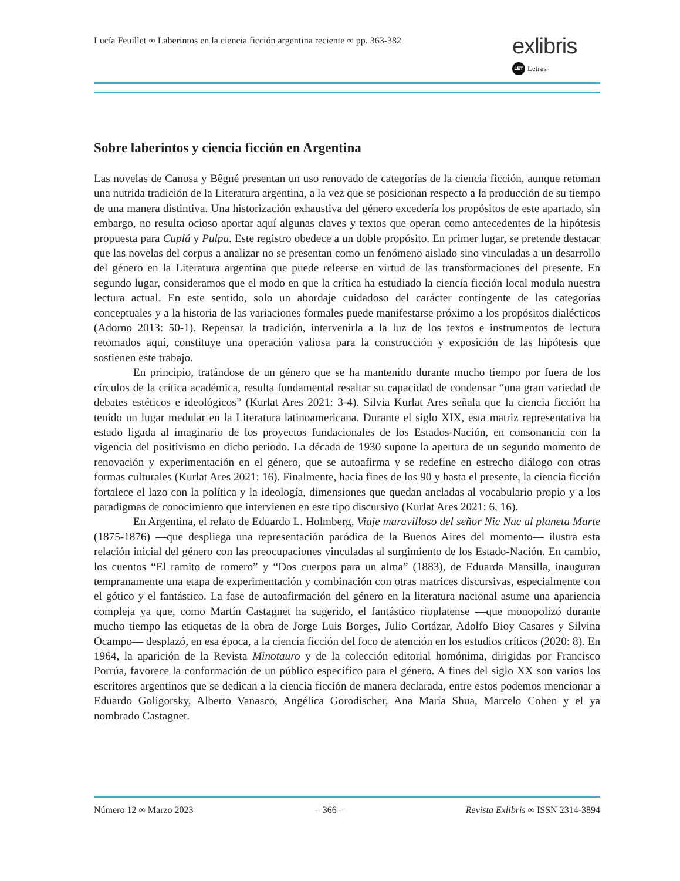Lucía Feuillet ∞ Laberintos en la ciencia ficción argentina reciente ∞ pp. 363-382
exlibris
LET Letras
Sobre laberintos y ciencia ficción en Argentina
Las novelas de Canosa y Bêgné presentan un uso renovado de categorías de la ciencia ficción, aunque retoman una nutrida tradición de la Literatura argentina, a la vez que se posicionan respecto a la producción de su tiempo de una manera distintiva. Una historización exhaustiva del género excedería los propósitos de este apartado, sin embargo, no resulta ocioso aportar aquí algunas claves y textos que operan como antecedentes de la hipótesis propuesta para Cuplá y Pulpa. Este registro obedece a un doble propósito. En primer lugar, se pretende destacar que las novelas del corpus a analizar no se presentan como un fenómeno aislado sino vinculadas a un desarrollo del género en la Literatura argentina que puede releerse en virtud de las transformaciones del presente. En segundo lugar, consideramos que el modo en que la crítica ha estudiado la ciencia ficción local modula nuestra lectura actual. En este sentido, solo un abordaje cuidadoso del carácter contingente de las categorías conceptuales y a la historia de las variaciones formales puede manifestarse próximo a los propósitos dialécticos (Adorno 2013: 50-1). Repensar la tradición, intervenirla a la luz de los textos e instrumentos de lectura retomados aquí, constituye una operación valiosa para la construcción y exposición de las hipótesis que sostienen este trabajo.
En principio, tratándose de un género que se ha mantenido durante mucho tiempo por fuera de los círculos de la crítica académica, resulta fundamental resaltar su capacidad de condensar “una gran variedad de debates estéticos e ideológicos” (Kurlat Ares 2021: 3-4). Silvia Kurlat Ares señala que la ciencia ficción ha tenido un lugar medular en la Literatura latinoamericana. Durante el siglo XIX, esta matriz representativa ha estado ligada al imaginario de los proyectos fundacionales de los Estados-Nación, en consonancia con la vigencia del positivismo en dicho periodo. La década de 1930 supone la apertura de un segundo momento de renovación y experimentación en el género, que se autoafirma y se redefine en estrecho diálogo con otras formas culturales (Kurlat Ares 2021: 16). Finalmente, hacia fines de los 90 y hasta el presente, la ciencia ficción fortalece el lazo con la política y la ideología, dimensiones que quedan ancladas al vocabulario propio y a los paradigmas de conocimiento que intervienen en este tipo discursivo (Kurlat Ares 2021: 6, 16).
En Argentina, el relato de Eduardo L. Holmberg, Viaje maravilloso del señor Nic Nac al planeta Marte (1875-1876) —que despliega una representación paródica de la Buenos Aires del momento— ilustra esta relación inicial del género con las preocupaciones vinculadas al surgimiento de los Estado-Nación. En cambio, los cuentos “El ramito de romero” y “Dos cuerpos para un alma” (1883), de Eduarda Mansilla, inauguran tempranamente una etapa de experimentación y combinación con otras matrices discursivas, especialmente con el gótico y el fantástico. La fase de autoafirmación del género en la literatura nacional asume una apariencia compleja ya que, como Martín Castagnet ha sugerido, el fantástico rioplatense —que monopolizó durante mucho tiempo las etiquetas de la obra de Jorge Luis Borges, Julio Cortázar, Adolfo Bioy Casares y Silvina Ocampo— desplazó, en esa época, a la ciencia ficción del foco de atención en los estudios críticos (2020: 8). En 1964, la aparición de la Revista Minotauro y de la colección editorial homónima, dirigidas por Francisco Porrúa, favorece la conformación de un público específico para el género. A fines del siglo XX son varios los escritores argentinos que se dedican a la ciencia ficción de manera declarada, entre estos podemos mencionar a Eduardo Goligorsky, Alberto Vanasco, Angélica Gorodischer, Ana María Shua, Marcelo Cohen y el ya nombrado Castagnet.
Número 12 ∞ Marzo 2023 – 366 – Revista Exlibris ∞ ISSN 2314-3894